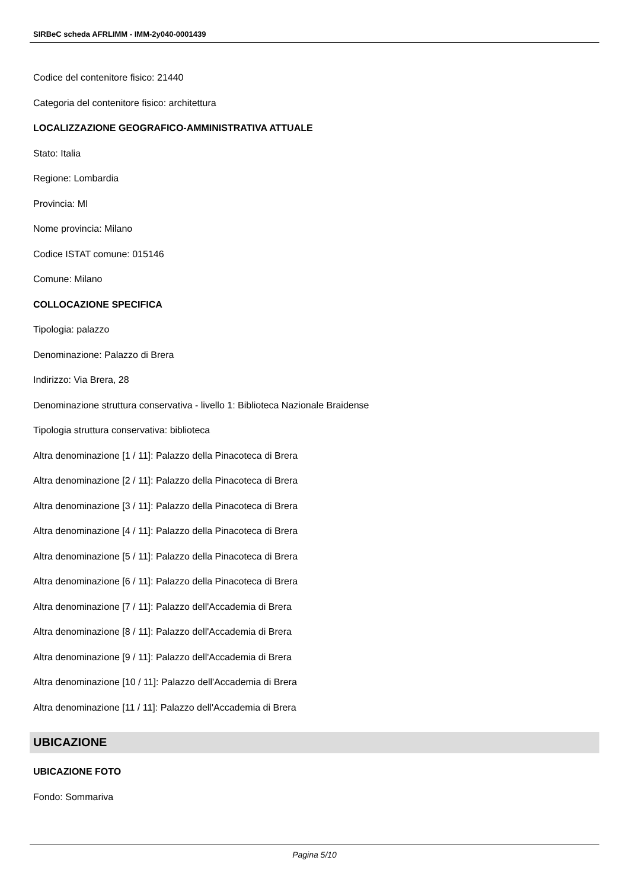SIRBeC scheda AFRLIMM - IMM-2y040-0001439
Codice del contenitore fisico: 21440
Categoria del contenitore fisico: architettura
LOCALIZZAZIONE GEOGRAFICO-AMMINISTRATIVA ATTUALE
Stato: Italia
Regione: Lombardia
Provincia: MI
Nome provincia: Milano
Codice ISTAT comune: 015146
Comune: Milano
COLLOCAZIONE SPECIFICA
Tipologia: palazzo
Denominazione: Palazzo di Brera
Indirizzo: Via Brera, 28
Denominazione struttura conservativa - livello 1: Biblioteca Nazionale Braidense
Tipologia struttura conservativa: biblioteca
Altra denominazione [1 / 11]: Palazzo della Pinacoteca di Brera
Altra denominazione [2 / 11]: Palazzo della Pinacoteca di Brera
Altra denominazione [3 / 11]: Palazzo della Pinacoteca di Brera
Altra denominazione [4 / 11]: Palazzo della Pinacoteca di Brera
Altra denominazione [5 / 11]: Palazzo della Pinacoteca di Brera
Altra denominazione [6 / 11]: Palazzo della Pinacoteca di Brera
Altra denominazione [7 / 11]: Palazzo dell'Accademia di Brera
Altra denominazione [8 / 11]: Palazzo dell'Accademia di Brera
Altra denominazione [9 / 11]: Palazzo dell'Accademia di Brera
Altra denominazione [10 / 11]: Palazzo dell'Accademia di Brera
Altra denominazione [11 / 11]: Palazzo dell'Accademia di Brera
UBICAZIONE
UBICAZIONE FOTO
Fondo: Sommariva
Pagina 5/10